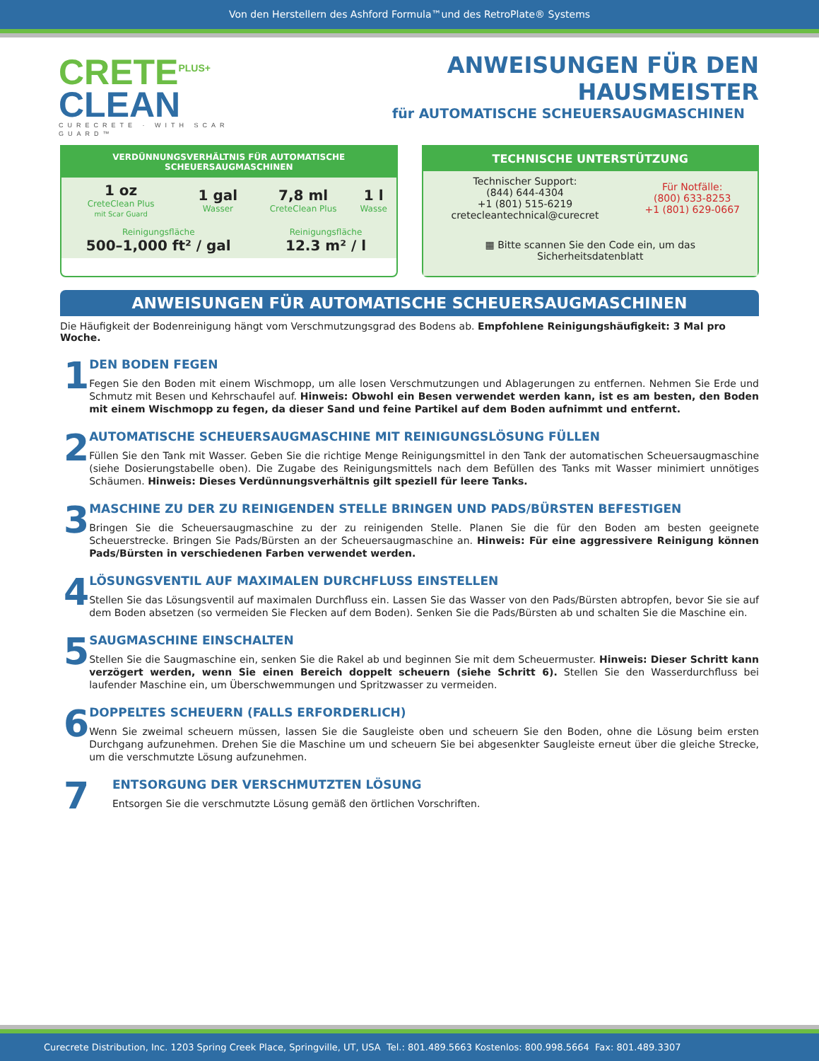Von den Herstellern des Ashford Formula™und des RetroPlate® Systems
CRETE<sup>PLUS+</sup>
CLEAN
CURECRETE · WITH SCAR GUARD™
ANWEISUNGEN FÜR DEN HAUSMEISTER
für AUTOMATISCHE SCHEUERSAUGMASCHINEN
VERDÜNNUNGSVERHÄLTNIS FÜR AUTOMATISCHE
SCHEUERSAUGMASCHINEN
| 1 oz CreteClean Plus mit Scar Guard | 1 gal Wasser | 7,8 ml CreteClean Plus | 1 l Wasse |
| Reinigungsfläche 500–1,000 ft² / gal | | Reinigungsfläche 12.3 m² / l | |
TECHNISCHE UNTERSTÜTZUNG
| Technischer Support: (844) 644-4304 +1 (801) 515-6219 cretecleantechnical@curecret | Für Notfälle: (800) 633-8253 +1 (801) 629-0667 |
| ▦ Bitte scannen Sie den Code ein, um das Sicherheitsdatenblatt | |
ANWEISUNGEN FÜR AUTOMATISCHE SCHEUERSAUGMASCHINEN
Die Häufigkeit der Bodenreinigung hängt vom Verschmutzungsgrad des Bodens ab. Empfohlene Reinigungshäufigkeit: 3 Mal pro Woche.
1
DEN BODEN FEGEN
Fegen Sie den Boden mit einem Wischmopp, um alle losen Verschmutzungen und Ablagerungen zu entfernen. Nehmen Sie Erde und Schmutz mit Besen und Kehrschaufel auf. Hinweis: Obwohl ein Besen verwendet werden kann, ist es am besten, den Boden mit einem Wischmopp zu fegen, da dieser Sand und feine Partikel auf dem Boden aufnimmt und entfernt.
2
AUTOMATISCHE SCHEUERSAUGMASCHINE MIT REINIGUNGSLÖSUNG FÜLLEN
Füllen Sie den Tank mit Wasser. Geben Sie die richtige Menge Reinigungsmittel in den Tank der automatischen Scheuersaugmaschine (siehe Dosierungstabelle oben). Die Zugabe des Reinigungsmittels nach dem Befüllen des Tanks mit Wasser minimiert unnötiges Schäumen. Hinweis: Dieses Verdünnungsverhältnis gilt speziell für leere Tanks.
3
MASCHINE ZU DER ZU REINIGENDEN STELLE BRINGEN UND PADS/BÜRSTEN BEFESTIGEN
Bringen Sie die Scheuersaugmaschine zu der zu reinigenden Stelle. Planen Sie die für den Boden am besten geeignete Scheuerstrecke. Bringen Sie Pads/Bürsten an der Scheuersaugmaschine an. Hinweis: Für eine aggressivere Reinigung können Pads/Bürsten in verschiedenen Farben verwendet werden.
4
LÖSUNGSVENTIL AUF MAXIMALEN DURCHFLUSS EINSTELLEN
Stellen Sie das Lösungsventil auf maximalen Durchfluss ein. Lassen Sie das Wasser von den Pads/Bürsten abtropfen, bevor Sie sie auf dem Boden absetzen (so vermeiden Sie Flecken auf dem Boden). Senken Sie die Pads/Bürsten ab und schalten Sie die Maschine ein.
5
SAUGMASCHINE EINSCHALTEN
Stellen Sie die Saugmaschine ein, senken Sie die Rakel ab und beginnen Sie mit dem Scheuermuster. Hinweis: Dieser Schritt kann verzögert werden, wenn Sie einen Bereich doppelt scheuern (siehe Schritt 6). Stellen Sie den Wasserdurchfluss bei laufender Maschine ein, um Überschwemmungen und Spritzwasser zu vermeiden.
6
DOPPELTES SCHEUERN (FALLS ERFORDERLICH)
Wenn Sie zweimal scheuern müssen, lassen Sie die Saugleiste oben und scheuern Sie den Boden, ohne die Lösung beim ersten Durchgang aufzunehmen. Drehen Sie die Maschine um und scheuern Sie bei abgesenkter Saugleiste erneut über die gleiche Strecke, um die verschmutzte Lösung aufzunehmen.
7
ENTSORGUNG DER VERSCHMUTZTEN LÖSUNG
Entsorgen Sie die verschmutzte Lösung gemäß den örtlichen Vorschriften.
Curecrete Distribution, Inc. 1203 Spring Creek Place, Springville, UT, USA Tel.: 801.489.5663 Kostenlos: 800.998.5664 Fax: 801.489.3307